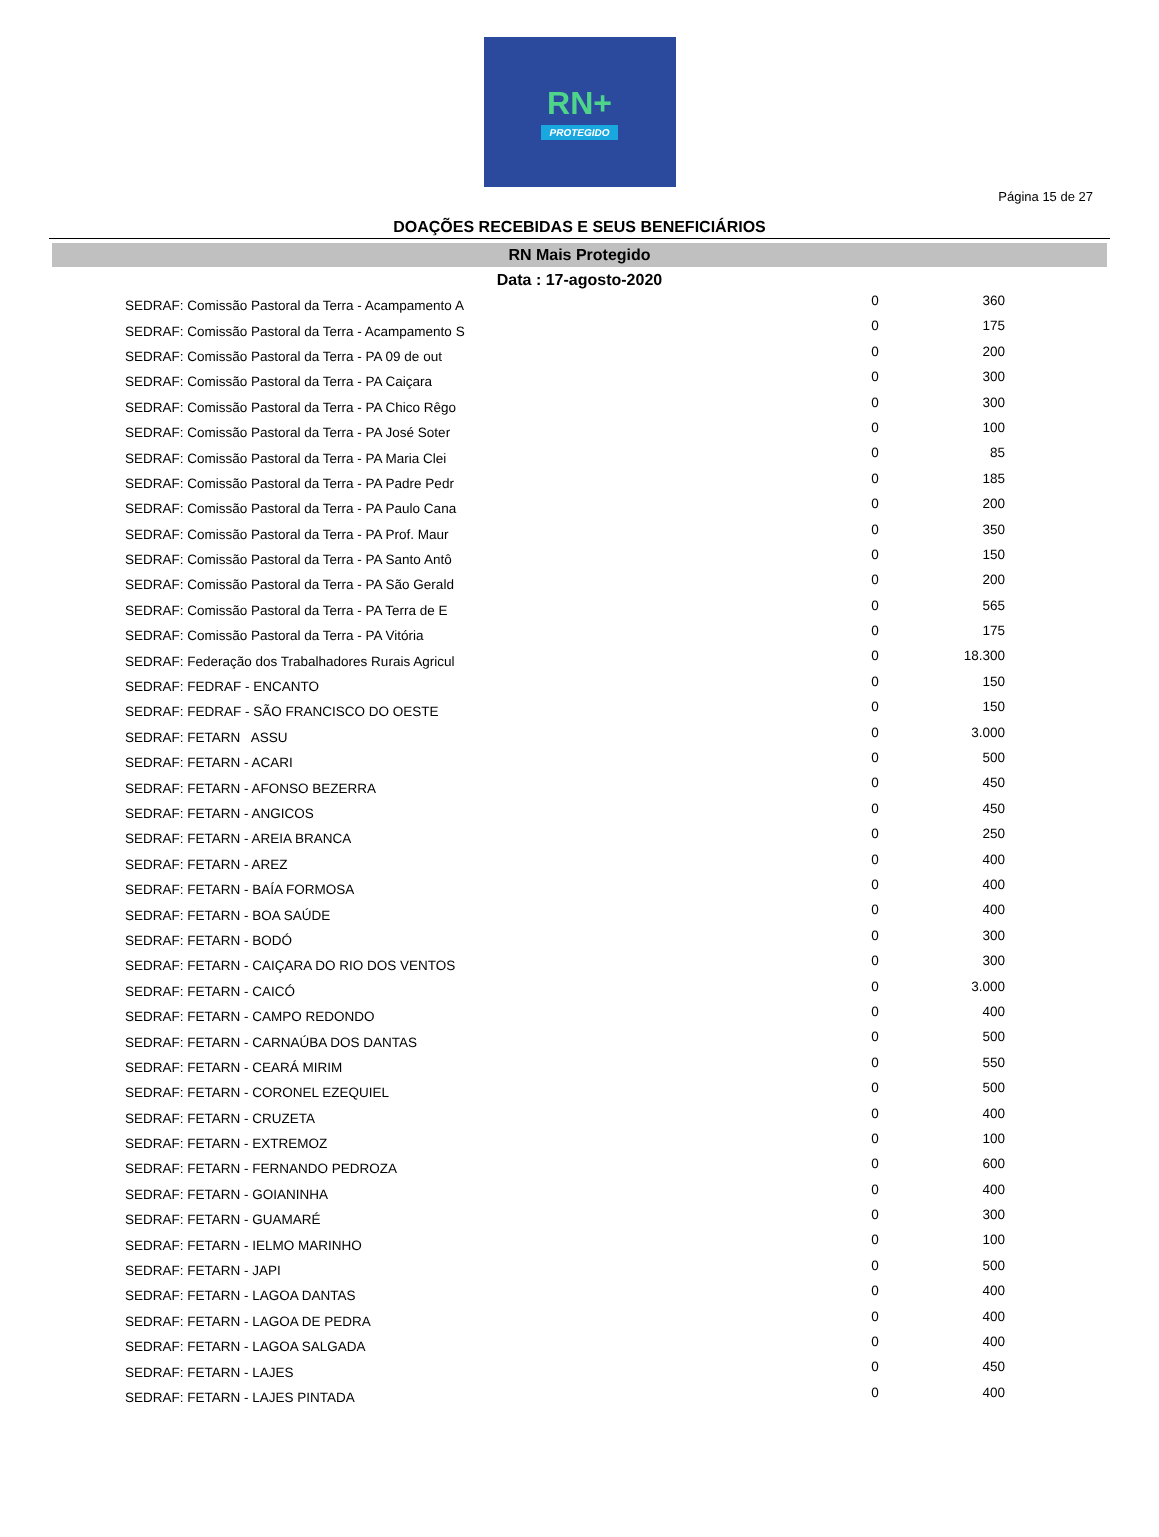RN+
PROTEGIDO
Página 15 de 27
DOAÇÕES RECEBIDAS E SEUS BENEFICIÁRIOS
RN Mais Protegido
Data : 17-agosto-2020
| SEDRAF: Comissão Pastoral da Terra - Acampamento A | 0 | 360 |
| SEDRAF: Comissão Pastoral da Terra - Acampamento S | 0 | 175 |
| SEDRAF: Comissão Pastoral da Terra - PA 09 de out | 0 | 200 |
| SEDRAF: Comissão Pastoral da Terra - PA Caiçara | 0 | 300 |
| SEDRAF: Comissão Pastoral da Terra - PA Chico Rêgo | 0 | 300 |
| SEDRAF: Comissão Pastoral da Terra - PA José Soter | 0 | 100 |
| SEDRAF: Comissão Pastoral da Terra - PA Maria Clei | 0 | 85 |
| SEDRAF: Comissão Pastoral da Terra - PA Padre Pedr | 0 | 185 |
| SEDRAF: Comissão Pastoral da Terra - PA Paulo Cana | 0 | 200 |
| SEDRAF: Comissão Pastoral da Terra - PA Prof. Maur | 0 | 350 |
| SEDRAF: Comissão Pastoral da Terra - PA Santo Antô | 0 | 150 |
| SEDRAF: Comissão Pastoral da Terra - PA São Gerald | 0 | 200 |
| SEDRAF: Comissão Pastoral da Terra - PA Terra de E | 0 | 565 |
| SEDRAF: Comissão Pastoral da Terra - PA Vitória | 0 | 175 |
| SEDRAF: Federação dos Trabalhadores Rurais Agricul | 0 | 18.300 |
| SEDRAF: FEDRAF - ENCANTO | 0 | 150 |
| SEDRAF: FEDRAF - SÃO FRANCISCO DO OESTE | 0 | 150 |
| SEDRAF: FETARN ASSU | 0 | 3.000 |
| SEDRAF: FETARN - ACARI | 0 | 500 |
| SEDRAF: FETARN - AFONSO BEZERRA | 0 | 450 |
| SEDRAF: FETARN - ANGICOS | 0 | 450 |
| SEDRAF: FETARN - AREIA BRANCA | 0 | 250 |
| SEDRAF: FETARN - AREZ | 0 | 400 |
| SEDRAF: FETARN - BAÍA FORMOSA | 0 | 400 |
| SEDRAF: FETARN - BOA SAÚDE | 0 | 400 |
| SEDRAF: FETARN - BODÓ | 0 | 300 |
| SEDRAF: FETARN - CAIÇARA DO RIO DOS VENTOS | 0 | 300 |
| SEDRAF: FETARN - CAICÓ | 0 | 3.000 |
| SEDRAF: FETARN - CAMPO REDONDO | 0 | 400 |
| SEDRAF: FETARN - CARNAÚBA DOS DANTAS | 0 | 500 |
| SEDRAF: FETARN - CEARÁ MIRIM | 0 | 550 |
| SEDRAF: FETARN - CORONEL EZEQUIEL | 0 | 500 |
| SEDRAF: FETARN - CRUZETA | 0 | 400 |
| SEDRAF: FETARN - EXTREMOZ | 0 | 100 |
| SEDRAF: FETARN - FERNANDO PEDROZA | 0 | 600 |
| SEDRAF: FETARN - GOIANINHA | 0 | 400 |
| SEDRAF: FETARN - GUAMARÉ | 0 | 300 |
| SEDRAF: FETARN - IELMO MARINHO | 0 | 100 |
| SEDRAF: FETARN - JAPI | 0 | 500 |
| SEDRAF: FETARN - LAGOA DANTAS | 0 | 400 |
| SEDRAF: FETARN - LAGOA DE PEDRA | 0 | 400 |
| SEDRAF: FETARN - LAGOA SALGADA | 0 | 400 |
| SEDRAF: FETARN - LAJES | 0 | 450 |
| SEDRAF: FETARN - LAJES PINTADA | 0 | 400 |